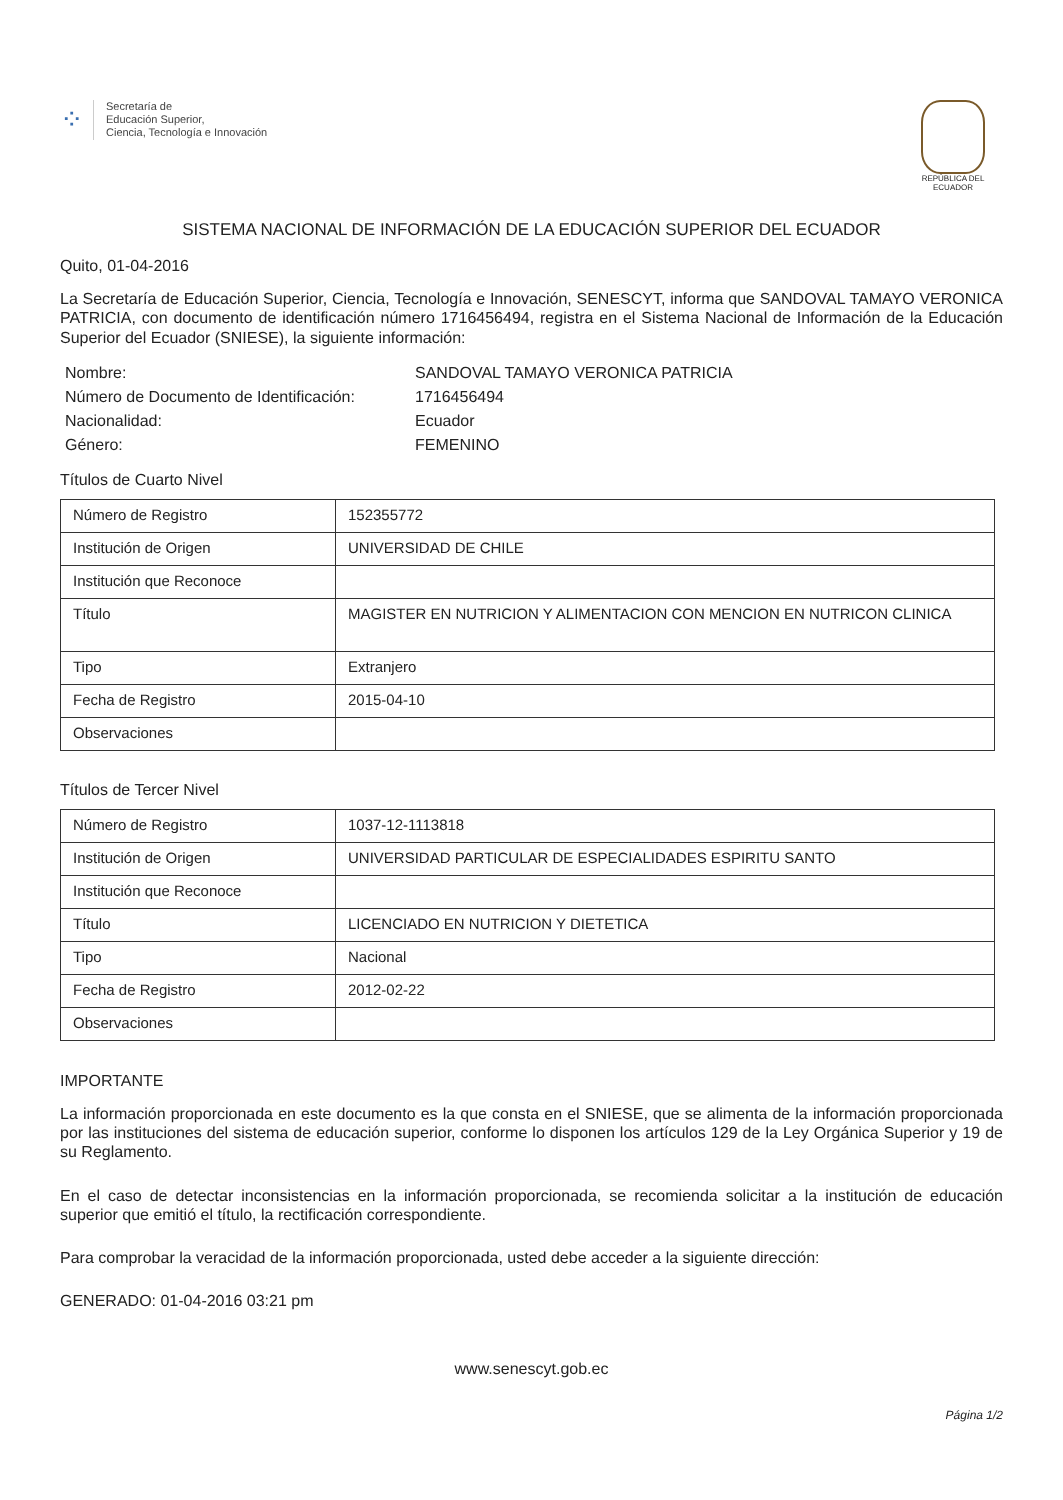⁘
Secretaría de
Educación Superior,
Ciencia, Tecnología e Innovación
REPÚBLICA DEL ECUADOR
SISTEMA NACIONAL DE INFORMACIÓN DE LA EDUCACIÓN SUPERIOR DEL ECUADOR
Quito, 01-04-2016
La Secretaría de Educación Superior, Ciencia, Tecnología e Innovación, SENESCYT, informa que SANDOVAL TAMAYO VERONICA PATRICIA, con documento de identificación número 1716456494, registra en el Sistema Nacional de Información de la Educación Superior del Ecuador (SNIESE), la siguiente información:
Nombre:
SANDOVAL TAMAYO VERONICA PATRICIA
Número de Documento de Identificación:
1716456494
Nacionalidad:
Ecuador
Género:
FEMENINO
Títulos de Cuarto Nivel
| Número de Registro | 152355772 |
| Institución de Origen | UNIVERSIDAD DE CHILE |
| Institución que Reconoce | |
| Título | MAGISTER EN NUTRICION Y ALIMENTACION CON MENCION EN NUTRICON CLINICA |
| Tipo | Extranjero |
| Fecha de Registro | 2015-04-10 |
| Observaciones | |
Títulos de Tercer Nivel
| Número de Registro | 1037-12-1113818 |
| Institución de Origen | UNIVERSIDAD PARTICULAR DE ESPECIALIDADES ESPIRITU SANTO |
| Institución que Reconoce | |
| Título | LICENCIADO EN NUTRICION Y DIETETICA |
| Tipo | Nacional |
| Fecha de Registro | 2012-02-22 |
| Observaciones | |
IMPORTANTE
La información proporcionada en este documento es la que consta en el SNIESE, que se alimenta de la información proporcionada por las instituciones del sistema de educación superior, conforme lo disponen los artículos 129 de la Ley Orgánica Superior y 19 de su Reglamento.
En el caso de detectar inconsistencias en la información proporcionada, se recomienda solicitar a la institución de educación superior que emitió el título, la rectificación correspondiente.
Para comprobar la veracidad de la información proporcionada, usted debe acceder a la siguiente dirección:
GENERADO: 01-04-2016 03:21 pm
www.senescyt.gob.ec
Página 1/2